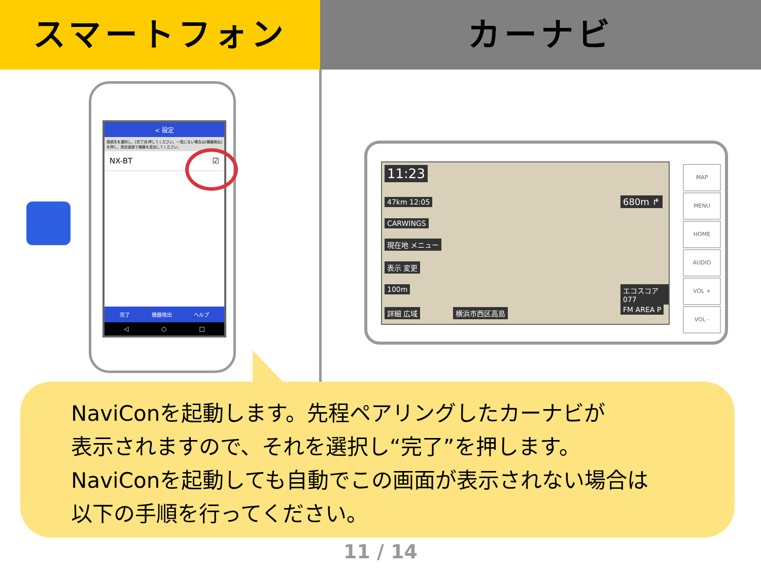スマートフォン カーナビ
< 設定
接続先を選択し、[完了]を押してください。一覧にない場合は[機器検出]を押し、設定画面で機器を追加してください。
NX-BT ☑
完了 機器検出 ヘルプ
◁ ○ □
11:23
47km 12:05
CARWINGS
現在地 メニュー
表示 変更
100m
680m ↱
エコスコア 077
詳細 広域 横浜市西区高島 FM AREA P
MAP
MENU
HOME
AUDIO
VOL +
VOL -
NaviConを起動します。先程ペアリングしたカーナビが
表示されますので、それを選択し“完了”を押します。
NaviConを起動しても自動でこの画面が表示されない場合は
以下の手順を行ってください。
11 / 14